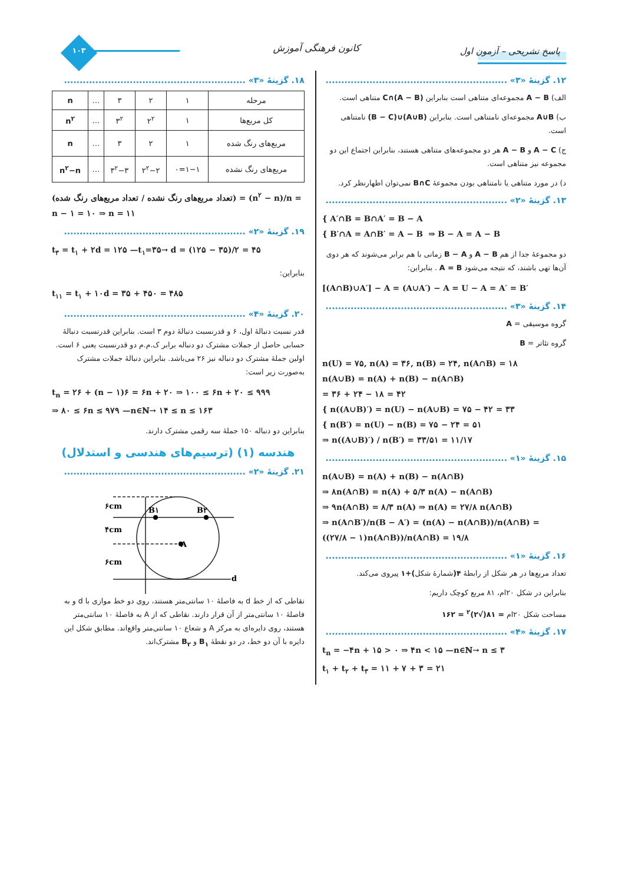پاسخ تشریحی – آزمون اول کانون فرهنگی آموزش ۱۰۳
۱۲. گزینهٔ «۳» ..........................................................
الف) A − B مجموعه‌ای متناهی است بنابراین (A − B)∩C متناهی است.
ب) A∪B مجموعه‌ای نامتناهی است. بنابراین (A∪B)∪(B − C) نامتناهی است.
ج) A − C و A − B هر دو مجموعه‌های متناهی هستند، بنابراین اجتماع این دو مجموعه نیز متناهی است.
د) در مورد متناهی یا نامتناهی بودن مجموعهٔ B∩C نمی‌توان اظهارنظر کرد.
۱۳. گزینهٔ «۲» ..........................................................
{ A′∩B = B∩A′ = B − A
{ B′∩A = A∩B′ = A − B ⇒ B − A = A − B
دو مجموعهٔ جدا از هم A − B و B − A زمانی با هم برابر می‌شوند که هر دوی آن‌ها تهی باشند، که نتیجه می‌شود A = B . بنابراین:
[(A∩B)∪A′] − A = (A∪A′) − A = U − A = A′ = B′
۱۴. گزینهٔ «۳» ..........................................................
گروه موسیقی = A
گروه تئاتر = B
n(U) = ۷۵, n(A) = ۳۶, n(B) = ۲۴, n(A∩B) = ۱۸
n(A∪B) = n(A) + n(B) − n(A∩B)
= ۳۶ + ۲۴ − ۱۸ = ۴۲
{ n((A∪B)′) = n(U) − n(A∪B) = ۷۵ − ۴۲ = ۳۳
{ n(B′) = n(U) − n(B) = ۷۵ − ۲۴ = ۵۱
⇒ n((A∪B)′) / n(B′) = ۳۳/۵۱ = ۱۱/۱۷
۱۵. گزینهٔ «۱» ..........................................................
n(A∪B) = n(A) + n(B) − n(A∩B)
⇒ ۸n(A∩B) = n(A) + ۵/۳ n(A) − n(A∩B)
⇒ ۹n(A∩B) = ۸/۳ n(A) ⇒ n(A) = ۲۷/۸ n(A∩B)
⇒ n(A∩B′)/n(B − A′) = (n(A) − n(A∩B))/n(A∩B) = ((۲۷/۸ − ۱)n(A∩B))/n(A∩B) = ۱۹/۸
۱۶. گزینهٔ «۱» ..........................................................
تعداد مربع‌ها در هر شکل از رابطهٔ ۴(شمارهٔ شکل)+۱ پیروی می‌کند.
بنابراین در شکل ۲۰ام، ۸۱ مربع کوچک داریم:
مساحت شکل ۲۰ام = ۸۱(√۲)<sup>۲</sup> = ۱۶۲
۱۷. گزینهٔ «۴» ..........................................................
t<sub>n</sub> = −۴n + ۱۵ > ۰ ⇒ ۴n < ۱۵ —n∈ℕ→ n ≤ ۳
t<sub>۱</sub> + t<sub>۲</sub> + t<sub>۳</sub> = ۱۱ + ۷ + ۳ = ۲۱
۱۸. گزینهٔ «۳» ..........................................................
| مرحله | ۱ | ۲ | ۳ | … | n |
| کل مربع‌ها | ۱ | ۲<sup>۲</sup> | ۳<sup>۲</sup> | … | n<sup>۲</sup> |
| مربع‌های رنگ شده | ۱ | ۲ | ۳ | … | n |
| مربع‌های رنگ نشده | ۱−۱=۰ | ۲<sup>۲</sup>−۲ | ۳<sup>۲</sup>−۳ | … | n<sup>۲</sup>−n |
(تعداد مربع‌های رنگ نشده / تعداد مربع‌های رنگ شده) = (n<sup>۲</sup> − n)/n = n − ۱ = ۱۰ ⇒ n = ۱۱
۱۹. گزینهٔ «۲» ..........................................................
t<sub>۳</sub> = t<sub>۱</sub> + ۲d = ۱۲۵ —t<sub>۱</sub>=۳۵→ d = (۱۲۵ − ۳۵)/۲ = ۴۵
بنابراین:
t<sub>۱۱</sub> = t<sub>۱</sub> + ۱۰d = ۳۵ + ۴۵۰ = ۴۸۵
۲۰. گزینهٔ «۴» ..........................................................
قدر نسبت دنبالهٔ اول، ۶ و قدرنسبت دنبالهٔ دوم ۳ است. بنابراین قدرنسبت دنبالهٔ حسابی حاصل از جملات مشترک دو دنباله برابر ک.م.م دو قدرنسبت یعنی ۶ است. اولین جملهٔ مشترک دو دنباله نیز ۲۶ می‌باشد. بنابراین دنبالهٔ جملات مشترک به‌صورت زیر است:
t<sub>n</sub> = ۲۶ + (n − ۱)۶ = ۶n + ۲۰ ⇒ ۱۰۰ ≤ ۶n + ۲۰ ≤ ۹۹۹
⇒ ۸۰ ≤ ۶n ≤ ۹۷۹ —n∈ℕ→ ۱۴ ≤ n ≤ ۱۶۳
بنابراین دو دنباله ۱۵۰ جملهٔ سه رقمی مشترک دارند.
هندسه (۱) (ترسیم‌های هندسی و استدلال)
۲۱. گزینهٔ «۲» ..........................................................
۶cm
۴cm
۶cm
B۱
B۲
A
d
نقاطی که از خط d به فاصلهٔ ۱۰ سانتی‌متر هستند، روی دو خط موازی با d و به فاصلهٔ ۱۰ سانتی‌متر از آن قرار دارند. نقاطی که از A به فاصلهٔ ۱۰ سانتی‌متر هستند، روی دایره‌ای به مرکز A و شعاع ۱۰ سانتی‌متر واقع‌اند. مطابق شکل این دایره با آن دو خط، در دو نقطهٔ B<sub>۱</sub> و B<sub>۲</sub> مشترک‌اند.